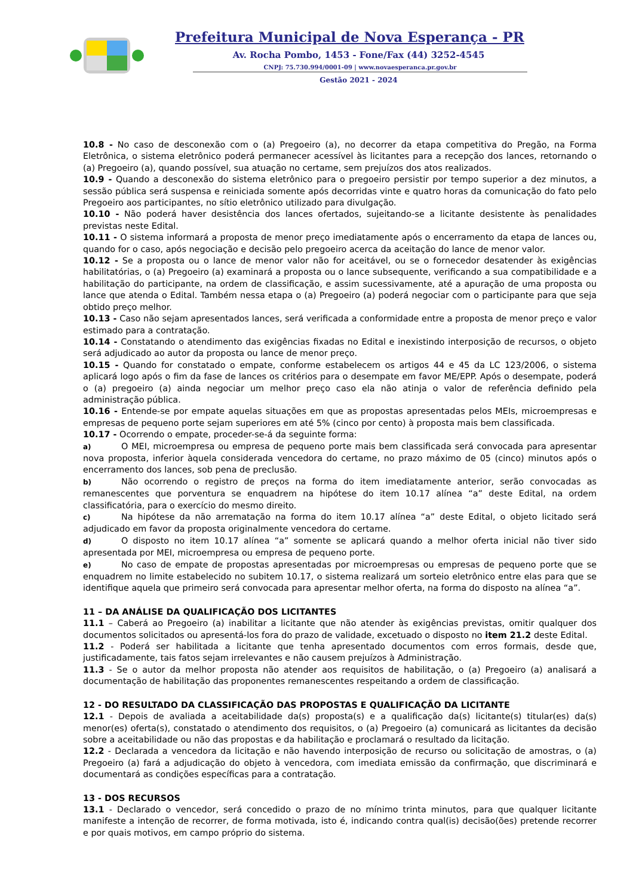Prefeitura Municipal de Nova Esperança - PR
Av. Rocha Pombo, 1453 - Fone/Fax (44) 3252-4545
CNPJ: 75.730.994/0001-09 | www.novaesperanca.pr.gov.br
Gestão 2021 - 2024
10.8 - No caso de desconexão com o (a) Pregoeiro (a), no decorrer da etapa competitiva do Pregão, na Forma Eletrônica, o sistema eletrônico poderá permanecer acessível às licitantes para a recepção dos lances, retornando o (a) Pregoeiro (a), quando possível, sua atuação no certame, sem prejuízos dos atos realizados.
10.9 - Quando a desconexão do sistema eletrônico para o pregoeiro persistir por tempo superior a dez minutos, a sessão pública será suspensa e reiniciada somente após decorridas vinte e quatro horas da comunicação do fato pelo Pregoeiro aos participantes, no sítio eletrônico utilizado para divulgação.
10.10 - Não poderá haver desistência dos lances ofertados, sujeitando-se a licitante desistente às penalidades previstas neste Edital.
10.11 - O sistema informará a proposta de menor preço imediatamente após o encerramento da etapa de lances ou, quando for o caso, após negociação e decisão pelo pregoeiro acerca da aceitação do lance de menor valor.
10.12 - Se a proposta ou o lance de menor valor não for aceitável, ou se o fornecedor desatender às exigências habilitatórias, o (a) Pregoeiro (a) examinará a proposta ou o lance subsequente, verificando a sua compatibilidade e a habilitação do participante, na ordem de classificação, e assim sucessivamente, até a apuração de uma proposta ou lance que atenda o Edital. Também nessa etapa o (a) Pregoeiro (a) poderá negociar com o participante para que seja obtido preço melhor.
10.13 - Caso não sejam apresentados lances, será verificada a conformidade entre a proposta de menor preço e valor estimado para a contratação.
10.14 - Constatando o atendimento das exigências fixadas no Edital e inexistindo interposição de recursos, o objeto será adjudicado ao autor da proposta ou lance de menor preço.
10.15 - Quando for constatado o empate, conforme estabelecem os artigos 44 e 45 da LC 123/2006, o sistema aplicará logo após o fim da fase de lances os critérios para o desempate em favor ME/EPP. Após o desempate, poderá o (a) pregoeiro (a) ainda negociar um melhor preço caso ela não atinja o valor de referência definido pela administração pública.
10.16 - Entende-se por empate aquelas situações em que as propostas apresentadas pelos MEIs, microempresas e empresas de pequeno porte sejam superiores em até 5% (cinco por cento) à proposta mais bem classificada.
10.17 - Ocorrendo o empate, proceder-se-á da seguinte forma:
a) O MEI, microempresa ou empresa de pequeno porte mais bem classificada será convocada para apresentar nova proposta, inferior àquela considerada vencedora do certame, no prazo máximo de 05 (cinco) minutos após o encerramento dos lances, sob pena de preclusão.
b) Não ocorrendo o registro de preços na forma do item imediatamente anterior, serão convocadas as remanescentes que porventura se enquadrem na hipótese do item 10.17 alínea “a” deste Edital, na ordem classificatória, para o exercício do mesmo direito.
c) Na hipótese da não arrematação na forma do item 10.17 alínea “a” deste Edital, o objeto licitado será adjudicado em favor da proposta originalmente vencedora do certame.
d) O disposto no item 10.17 alínea “a” somente se aplicará quando a melhor oferta inicial não tiver sido apresentada por MEI, microempresa ou empresa de pequeno porte.
e) No caso de empate de propostas apresentadas por microempresas ou empresas de pequeno porte que se enquadrem no limite estabelecido no subitem 10.17, o sistema realizará um sorteio eletrônico entre elas para que se identifique aquela que primeiro será convocada para apresentar melhor oferta, na forma do disposto na alínea “a”.
11 – DA ANÁLISE DA QUALIFICAÇÃO DOS LICITANTES
11.1 – Caberá ao Pregoeiro (a) inabilitar a licitante que não atender às exigências previstas, omitir qualquer dos documentos solicitados ou apresentá-los fora do prazo de validade, excetuado o disposto no item 21.2 deste Edital.
11.2 - Poderá ser habilitada a licitante que tenha apresentado documentos com erros formais, desde que, justificadamente, tais fatos sejam irrelevantes e não causem prejuízos à Administração.
11.3 - Se o autor da melhor proposta não atender aos requisitos de habilitação, o (a) Pregoeiro (a) analisará a documentação de habilitação das proponentes remanescentes respeitando a ordem de classificação.
12 - DO RESULTADO DA CLASSIFICAÇÃO DAS PROPOSTAS E QUALIFICAÇÃO DA LICITANTE
12.1 - Depois de avaliada a aceitabilidade da(s) proposta(s) e a qualificação da(s) licitante(s) titular(es) da(s) menor(es) oferta(s), constatado o atendimento dos requisitos, o (a) Pregoeiro (a) comunicará as licitantes da decisão sobre a aceitabilidade ou não das propostas e da habilitação e proclamará o resultado da licitação.
12.2 - Declarada a vencedora da licitação e não havendo interposição de recurso ou solicitação de amostras, o (a) Pregoeiro (a) fará a adjudicação do objeto à vencedora, com imediata emissão da confirmação, que discriminará e documentará as condições específicas para a contratação.
13 - DOS RECURSOS
13.1 - Declarado o vencedor, será concedido o prazo de no mínimo trinta minutos, para que qualquer licitante manifeste a intenção de recorrer, de forma motivada, isto é, indicando contra qual(is) decisão(ões) pretende recorrer e por quais motivos, em campo próprio do sistema.